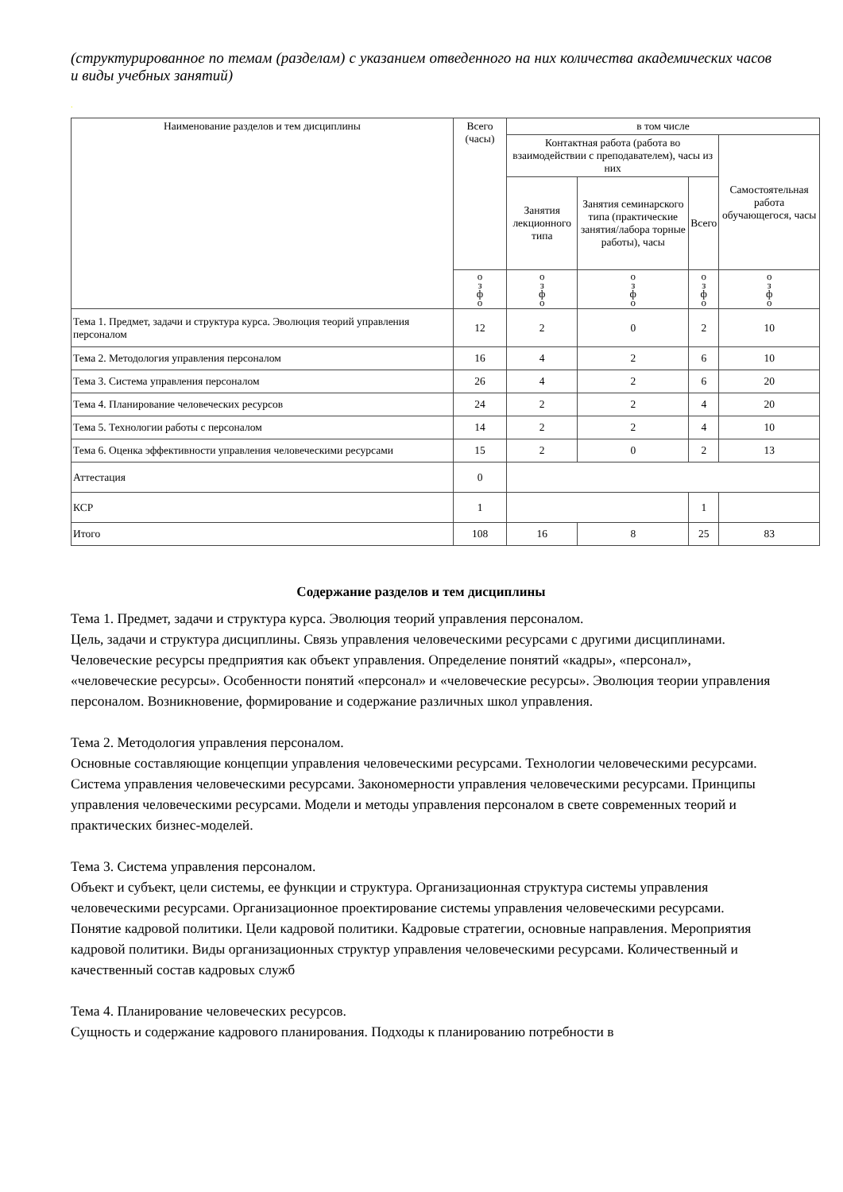(структурированное по темам (разделам) с указанием отведенного на них количества академических часов и виды учебных занятий)
.
| Наименование разделов и тем дисциплины | Всего (часы) | в том числе | | | |
| --- | --- | --- | --- | --- | --- |
| | | Контактная работа (работа во взаимодействии с преподавателем), часы из них | | | Самостоятельная работа обучающегося, часы |
| | | Занятия лекционного типа | Занятия семинарского типа (практические занятия/лабора торные работы), часы | Всего | |
| | о з ф о | о з ф о | о з ф о | о з ф о | о з ф о |
| Тема 1. Предмет, задачи и структура курса. Эволюция теорий управления персоналом | 12 | 2 | 0 | 2 | 10 |
| Тема 2. Методология управления персоналом | 16 | 4 | 2 | 6 | 10 |
| Тема 3. Система управления персоналом | 26 | 4 | 2 | 6 | 20 |
| Тема 4. Планирование человеческих ресурсов | 24 | 2 | 2 | 4 | 20 |
| Тема 5. Технологии работы с персоналом | 14 | 2 | 2 | 4 | 10 |
| Тема 6. Оценка эффективности управления человеческими ресурсами | 15 | 2 | 0 | 2 | 13 |
| Аттестация | 0 | | | | |
| КСР | 1 | | | 1 | |
| Итого | 108 | 16 | 8 | 25 | 83 |
Содержание разделов и тем дисциплины
Тема 1. Предмет, задачи и структура курса. Эволюция теорий управления персоналом.
Цель, задачи и структура дисциплины. Связь управления человеческими ресурсами с другими дисциплинами. Человеческие ресурсы предприятия как объект управления. Определение понятий «кадры», «персонал», «человеческие ресурсы». Особенности понятий «персонал» и «человеческие ресурсы». Эволюция теории управления персоналом. Возникновение, формирование и содержание различных школ управления.
Тема 2. Методология управления персоналом.
Основные составляющие концепции управления человеческими ресурсами. Технологии человеческими ресурсами. Система управления человеческими ресурсами. Закономерности управления человеческими ресурсами. Принципы управления человеческими ресурсами. Модели и методы управления персоналом в свете современных теорий и практических бизнес-моделей.
Тема 3. Система управления персоналом.
Объект и субъект, цели системы, ее функции и структура. Организационная структура системы управления человеческими ресурсами. Организационное проектирование системы управления человеческими ресурсами. Понятие кадровой политики. Цели кадровой политики. Кадровые стратегии, основные направления. Мероприятия кадровой политики. Виды организационных структур управления человеческими ресурсами. Количественный и качественный состав кадровых служб
Тема 4. Планирование человеческих ресурсов.
Сущность и содержание кадрового планирования. Подходы к планированию потребности в